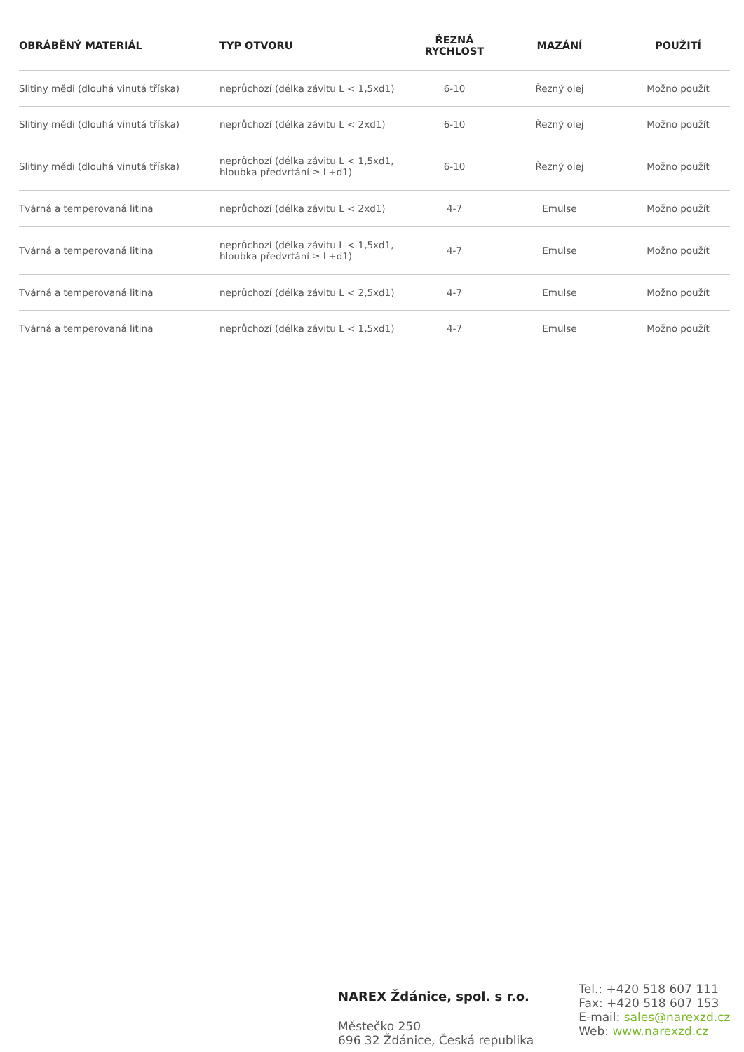| OBRÁBĚNÝ MATERIÁL | TYP OTVORU | ŘEZNÁ RYCHLOST | MAZÁNÍ | POUŽITÍ |
| --- | --- | --- | --- | --- |
| Slitiny mědi (dlouhá vinutá tříska) | neprůchozí (délka závitu L < 1,5xd1) | 6-10 | Řezný olej | Možno použít |
| Slitiny mědi (dlouhá vinutá tříska) | neprůchozí (délka závitu L < 2xd1) | 6-10 | Řezný olej | Možno použít |
| Slitiny mědi (dlouhá vinutá tříska) | neprůchozí (délka závitu L < 1,5xd1, hloubka předvrtání ≥ L+d1) | 6-10 | Řezný olej | Možno použít |
| Tvárná a temperovaná litina | neprůchozí (délka závitu L < 2xd1) | 4-7 | Emulse | Možno použít |
| Tvárná a temperovaná litina | neprůchozí (délka závitu L < 1,5xd1, hloubka předvrtání ≥ L+d1) | 4-7 | Emulse | Možno použít |
| Tvárná a temperovaná litina | neprůchozí (délka závitu L < 2,5xd1) | 4-7 | Emulse | Možno použít |
| Tvárná a temperovaná litina | neprůchozí (délka závitu L < 1,5xd1) | 4-7 | Emulse | Možno použít |
NAREX Ždánice, spol. s r.o.
Městečko 250
696 32 Ždánice, Česká republika
Tel.: +420 518 607 111
Fax: +420 518 607 153
E-mail: sales@narexzd.cz
Web: www.narexzd.cz